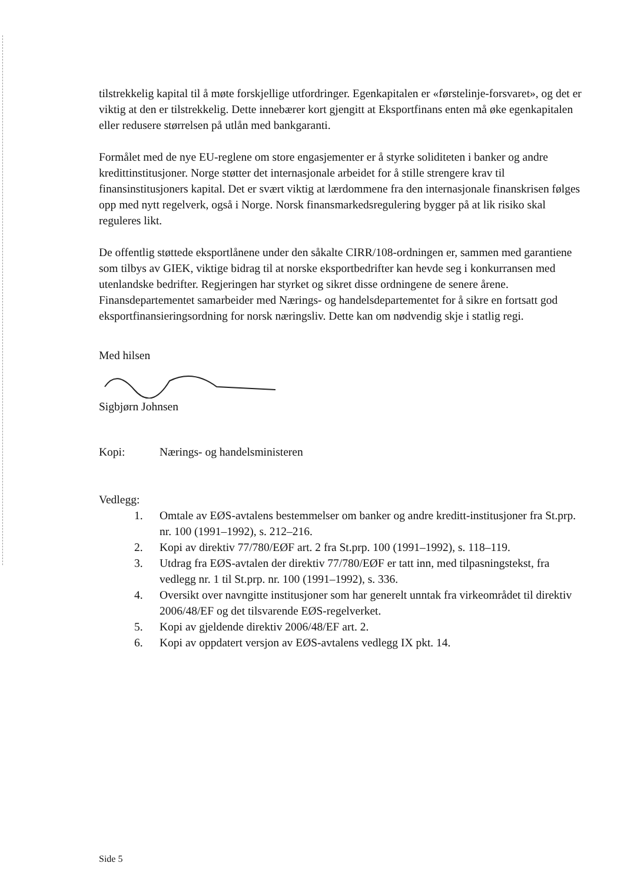tilstrekkelig kapital til å møte forskjellige utfordringer. Egenkapitalen er «førstelinje-forsvaret», og det er viktig at den er tilstrekkelig. Dette innebærer kort gjengitt at Eksportfinans enten må øke egenkapitalen eller redusere størrelsen på utlån med bankgaranti.
Formålet med de nye EU-reglene om store engasjementer er å styrke soliditeten i banker og andre kredittinstitusjoner. Norge støtter det internasjonale arbeidet for å stille strengere krav til finansinstitusjoners kapital. Det er svært viktig at lærdommene fra den internasjonale finanskrisen følges opp med nytt regelverk, også i Norge. Norsk finansmarkedsregulering bygger på at lik risiko skal reguleres likt.
De offentlig støttede eksportlånene under den såkalte CIRR/108-ordningen er, sammen med garantiene som tilbys av GIEK, viktige bidrag til at norske eksportbedrifter kan hevde seg i konkurransen med utenlandske bedrifter. Regjeringen har styrket og sikret disse ordningene de senere årene. Finansdepartementet samarbeider med Nærings- og handelsdepartementet for å sikre en fortsatt god eksportfinansieringsordning for norsk næringsliv. Dette kan om nødvendig skje i statlig regi.
Med hilsen
Sigbjørn Johnsen
Kopi: Nærings- og handelsministeren
Vedlegg:
1. Omtale av EØS-avtalens bestemmelser om banker og andre kreditt-institusjoner fra St.prp. nr. 100 (1991–1992), s. 212–216.
2. Kopi av direktiv 77/780/EØF art. 2 fra St.prp. 100 (1991–1992), s. 118–119.
3. Utdrag fra EØS-avtalen der direktiv 77/780/EØF er tatt inn, med tilpasningstekst, fra vedlegg nr. 1 til St.prp. nr. 100 (1991–1992), s. 336.
4. Oversikt over navngitte institusjoner som har generelt unntak fra virkeområdet til direktiv 2006/48/EF og det tilsvarende EØS-regelverket.
5. Kopi av gjeldende direktiv 2006/48/EF art. 2.
6. Kopi av oppdatert versjon av EØS-avtalens vedlegg IX pkt. 14.
Side 5